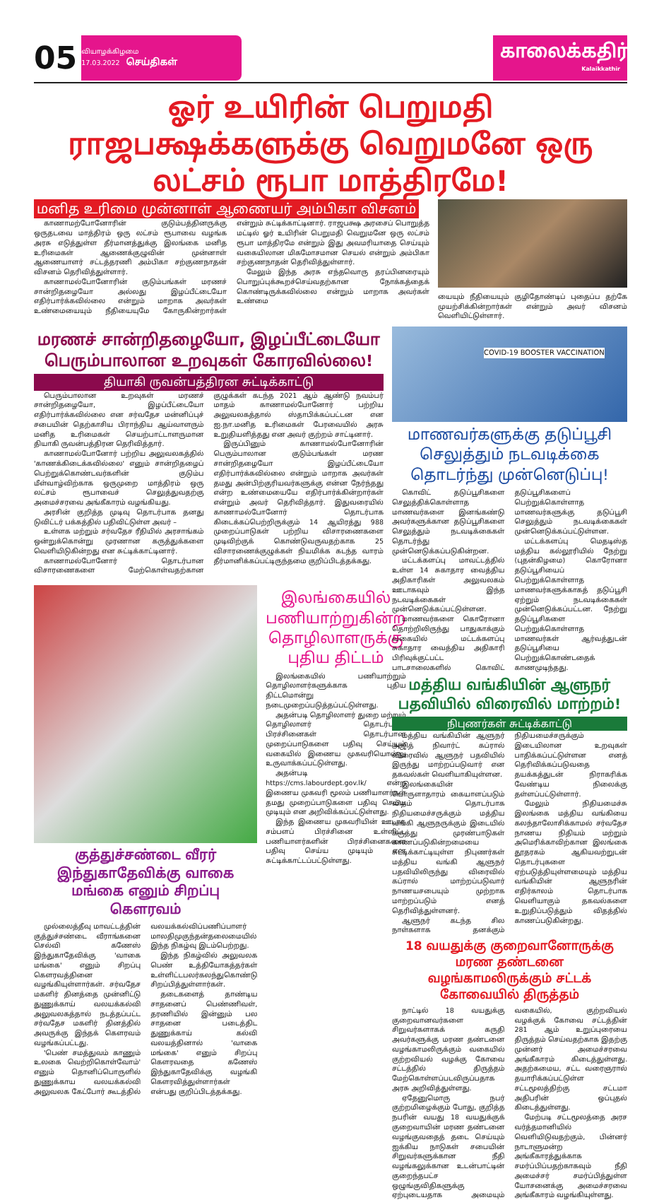05
வியாழக்கிழமை
17.03.2022 செய்திகள்
காலைக்கதிர்
Kalaikkathir
ஓர் உயிரின் பெறுமதி ராஜபக்ஷக்களுக்கு வெறுமனே ஒரு லட்சம் ரூபா மாத்திரமே!
மனித உரிமை முன்னாள் ஆணையர் அம்பிகா விசனம்
காணாமற்போனோரின் குடும்பத்தினருக்கு ஒருதடவை மாத்திரம் ஒரு லட்சம் ரூபாவை வழங்க அரசு எடுத்துள்ள தீர்மானத்துக்கு இலங்கை மனித உரிமைகள் ஆணைக்குழுவின் முன்னாள் ஆணையாளர் சட்டத்தரணி அம்பிகா சற்குணநாதன் விசனம் தெரிவித்துள்ளார்.
காணாமல்போனோரின் குடும்பங்கள் மரணச் சான்றிதழையோ அல்லது இழப்பீட்டையோ எதிர்பார்க்கவில்லை என்றும் மாறாக அவர்கள் உண்மையையும் நீதியையுமே கோருகின்றார்கள் என்றும் சுட்டிக்காட்டினார். ராஜபக்ஷ அரசைப் பொறுத்த மட்டில் ஓர் உயிரின் பெறுமதி வெறுமனே ஒரு லட்சம் ரூபா மாத்திரமே என்றும் இது அவமரியாதை செய்யும் வகையிலான மிகமோசமான செயல் என்றும் அம்பிகா சற்குணநாதன் தெரிவித்துள்ளார்.
மேலும் இந்த அரசு எந்தவொரு தரப்பினரையும் பொறுப்புக்கூறச்செய்வதற்கான நோக்கத்தைக் கொண்டிருக்கவில்லை என்றும் மாறாக அவர்கள் உண்மை
யையும் நீதியையும் குழிதோண்டிப் புதைப்ப தற்கே முயற்சிக்கின்றார்கள் என்றும் அவர் விசனம் வெளியிட்டுள்ளார்.
மரணச் சான்றிதழையோ, இழப்பீட்டையோ பெரும்பாலான உறவுகள் கோரவில்லை!
தியாகி ருவன்பத்திரன சுட்டிக்காட்டு
பெரும்பாலான உறவுகள் மரணச் சான்றிதழையோ, இழப்பீட்டையோ எதிர்பார்க்கவில்லை என சர்வதேச மன்னிப்புச் சபையின் தெற்காசிய பிராந்திய ஆய்வாளரும் மனித உரிமைகள் செயற்பாட்டாளருமான தியாகி ருவன்பத்திரன தெரிவித்தார்.
காணாமல்போனோர் பற்றிய அலுவலகத்தில் 'காணக்கிடைக்கவில்லை' எனும் சான்றிதழைப் பெற்றுக்கொண்டவர்களின் குடும்ப மீள்வாழ்விற்காக ஒருமுறை மாத்திரம் ஒரு லட்சம் ரூபாவைச் செலுத்துவதற்கு அமைச்சரவை அங்கீகாரம் வழங்கியது.
அரசின் குறித்த முடிவு தொடர்பாக தனது டுவிட்டர் பக்கத்தில் பதிவிட்டுள்ள அவர் –
உள்ளக மற்றும் சர்வதேச ரீதியில் அரசாங்கம் ஒன்றுக்கொன்று முரணான கருத்துக்களை வெளியிடுகின்றது என சுட்டிக்காட்டினார்.
காணாமல்போனோர் தொடர்பான விசாரணைகளை மேற்கொள்வதற்கான குழுக்கள் கடந்த 2021 ஆம் ஆண்டு நவம்பர் மாதம் காணாமல்போனோர் பற்றிய அலுவலகத்தால் ஸ்தாபிக்கப்பட்டன என ஐ.நா.மனித உரிமைகள் பேரவையில் அரசு உறுதியளித்தது என அவர் குற்றம் சாட்டினார்.
இருப்பினும் காணாமல்போனோரின் பெரும்பாலான குடும்பங்கள் மரண சான்றிதழையோ இழப்பீட்டையோ எதிர்பார்க்கவில்லை என்றும் மாறாக அவர்கள் தமது அன்பிற்குரியவர்களுக்கு என்ன நேர்ந்தது என்ற உண்மையையே எதிர்பார்க்கின்றார்கள் என்றும் அவர் தெரிவித்தார். இதுவரையில் காணாமல்போனோர் தொடர்பாக கிடைக்கப்பெற்றிருக்கும் 14 ஆயிரத்து 988 முறைப்பாடுகள் பற்றிய விசாரணைகளை முடிவிற்குக் கொண்டுவருவதற்காக 25 விசாரணைக்குழுக்கள் நியமிக்க கடந்த வாரம் தீர்மானிக்கப்பட்டிருந்தமை குறிப்பிடத்தக்கது.
குத்துச்சண்டை வீரர் இந்துகாதேவிக்கு வாகை மங்கை எனும் சிறப்பு கௌரவம்
முல்லைத்தீவு மாவட்டத்தின் குத்துச்சண்டை வீராங்கனை செல்வி கணேஸ் இந்துகாதேவிக்கு 'வாகை மங்கை' எனும் சிறப்பு கௌரவத்தினை வழங்கியுள்ளார்கள். சர்வதேச மகளிர் தினத்தை முன்னிட்டு துணுக்காய் வலயக்கல்வி அலுவலகத்தால் நடத்தப்பட்ட சர்வதேச மகளிர் தினத்தில் அவருக்கு இந்தக் கௌரவம் வழங்கப்பட்டது.
'பெண் சமத்துவம் காணும் உலகை வெற்றிகொள்வோம்' எனும் தொனிப்பொருளில் துணுக்காய வலயக்கல்வி அலுவலக கேட்போர் கூடத்தில் வலயக்கல்விப்பணிப்பாளர் மாலதிமுகுந்தன்தலைமையில் இந்த நிகழ்வு இடம்பெற்றது.
இந்த நிகழ்வில் அலுவலக பெண் உத்தியோகத்தர்கள் உள்ளிட்டபலர்கலந்துகொண்டு சிறப்பித்துள்ளார்கள்.
தடைகளைத் தாண்டிய சாதனைப் பெண்ணிவள், தரணியில் இன்னும் பல சாதனை படைத்திட துணுக்காய் கல்வி வலயத்தினால் 'வாகை மங்கை' எனும் சிறப்பு கௌரவதை கணேஸ் இந்துகாதேவிக்கு வழங்கி கௌரவித்துள்ளார்கள் என்பது குறிப்பிடத்தக்கது.
இலங்கையில் பணியாற்றுகின்ற தொழிலாளருக்கு புதிய திட்டம்
இலங்கையில் பணியாற்றும் தொழிலாளர்களுக்காக புதிய திட்டமொன்று நடைமுறைப்படுத்தப்பட்டுள்ளது.
அதன்படி தொழிலாளர் துறை மற்றும் தொழிலாளர் தொடர்பான பிரச்சினைகள் தொடர்பான முறைப்பாடுகளை பதிவு செய்யும் வகையில் இணைய முகவரியொன்று உருவாக்கப்பட்டுள்ளது.
அதன்படி https://cms.labourdept.gov.lk/ என்ற இணைய முகவரி மூலம் பணியாளர்கள் தமது முறைப்பாடுகளை பதிவு செய்ய முடியும் என அறிவிக்கப்பட்டுள்ளது.
இந்த இணைய முகவரியின் ஊடாக சம்பளப் பிரச்சினை உள்ளிட்ட பணியாளர்களின் பிரச்சினைகளை பதிவு செய்ய முடியும் என சுட்டிக்காட்டப்பட்டுள்ளது.
COVID-19 BOOSTER VACCINATION
மாணவர்களுக்கு தடுப்பூசி செலுத்தும் நடவடிக்கை தொடர்ந்து முன்னெடுப்பு!
கொவிட் தடுப்பூசிகளை செலுத்திக்கொள்ளாத மாணவர்களை இனங்கண்டு அவர்களுக்கான தடுப்பூசிகளை செலுத்தும் நடவடிக்கைகள் தொடர்ந்து முன்னெடுக்கப்படுகின்றன.
மட்டக்களப்பு மாவட்டத்தில் உள்ள 14 சுகாதார வைத்திய அதிகாரிகள் அலுவலகம் ஊடாகவும் இந்த நடவடிக்கைகள் முன்னெடுக்கப்பட்டுள்ளன.
மாணவர்களை கொரோனா தொற்றிலிருந்து பாதுகாக்கும் வகையில் மட்டக்களப்பு சுகாதார வைத்திய அதிகாரி பிரிவுக்குட்பட்ட பாடசாலைகளில் கொவிட் தடுப்பூசிகளைப் பெற்றுக்கொள்ளாத மாணவர்களுக்கு தடுப்பூசி செலுத்தும் நடவடிக்கைகள் முன்னெடுக்கப்பட்டுள்ளன.
மட்டக்களப்பு மெதடிஸ்த மத்திய கல்லூரியில் நேற்று (புதன்கிழமை) கொரோனா தடுப்பூசியைப் பெற்றுக்கொள்ளாத மாணவர்களுக்காகத் தடுப்பூசி ஏற்றும் நடவடிக்கைகள் முன்னெடுக்கப்பட்டன. நேற்று தடுப்பூசிகளை பெற்றுக்கொள்ளாத மாணவர்கள் ஆர்வத்துடன் தடுப்பூசியை பெற்றுக்கொண்டதைக் காணமுடிந்தது.
மத்திய வங்கியின் ஆளுநர் பதவியில் விரைவில் மாற்றம்!
நிபுணர்கள் சுட்டிக்காட்டு
மத்திய வங்கியின் ஆளுநர் அஜித் நிவார்ட் கப்ரால் விரைவில் ஆளுநர் பதவியில் இருந்து மாற்றப்படுவார் என தகவல்கள் வெளியாகியுள்ளன.
இலங்கையின் பொருளாதாரம் கையாளப்படும் விதம் தொடர்பாக நிதியமைச்சருக்கும் மத்திய வங்கி ஆளுநருக்கும் இடையில் கருத்து முரண்பாடுகள் காணப்படுகின்றமையை சுட்டிக்காட்டியுள்ள நிபுணர்கள் மத்திய வங்கி ஆளுநர் பதவியிலிருந்து விரைவில் கப்ரால் மாற்றப்படுவார் நாணயசபையும் முற்றாக மாற்றப்படும் எனத் தெரிவித்துள்ளனர்.
ஆளுநர் கடந்த சில நாள்களாக தனக்கும் நிதியமைச்சருக்கும் இடையிலான உறவுகள் பாதிக்கப்பட்டுள்ளன எனத் தெரிவிக்கப்படுவதை தயக்கத்துடன் நிராகரிக்க வேண்டிய நிலைக்கு தள்ளப்பட்டுள்ளார்.
மேலும் நிதியமைச்சு இலங்கை மத்திய வங்கியை கலந்தாலோசிக்காமல் சர்வதேச நாணய நிதியம் மற்றும் அமெரிக்காவிற்கான இலங்கை தூதரகம் ஆகியவற்றுடன் தொடர்புகளை ஏற்படுத்தியுள்ளமையும் மத்திய வங்கியின் ஆளுநரின் எதிர்காலம் தொடர்பாக வெளியாகும் தகவல்களை உறுதிப்படுத்தும் விதத்தில் காணப்படுகின்றது.
18 வயதுக்கு குறைவானோருக்கு மரண தண்டனை வழங்காமலிருக்கும் சட்டக் கோவையில் திருத்தம்
நாட்டில் 18 வயதுக்கு குறைவானவர்களை சிறுவர்களாகக் கருதி அவர்களுக்கு மரண தண்டனை வழங்காமலிருக்கும் வகையில் குற்றவியல் வழக்கு கோவை சட்டத்தில் திருத்தம் மேற்கொள்ளப்படவிருப்பதாக அரசு அறிவித்துள்ளது.
ஏதேனுமொரு நபர் குற்றமிழைக்கும் போது, குறித்த நபரின் வயது 18 வயதுக்குக் குறைவாயின் மரண தண்டனை வழங்குவதைத் தடை செய்யும் ஐக்கிய நாடுகள் சபையின் சிறுவர்களுக்கான நீதி வழங்கலுக்கான உடன்பாட்டின் குறைந்தபட்ச ஒழுங்குவிதிகளுக்கு ஏற்புடையதாக அமையும் வகையில், குற்றவியல் வழக்குக் கோவை சட்டத்தின் 281 ஆம் உறுப்புரையை திருத்தம் செய்வதற்காக இதற்கு முன்னர் அமைச்சரவை அங்கீகாரம் கிடைத்துள்ளது. அதற்கமைய, சட்ட வரைஞரால் தயாரிக்கப்பட்டுள்ள சட்டமூலத்திற்கு சட்டமா அதிபரின் ஒப்புதல் கிடைத்துள்ளது.
மேற்படி சட்டமூலத்தை அரச வர்த்தமானியில் வெளியிடுவதற்கும், பின்னர் நாடாளுமன்ற அங்கீகாரத்துக்காக சமர்ப்பிப்பதற்காகவும் நீதி அமைச்சர் சமர்ப்பித்துள்ள யோசனைக்கு அமைச்சரவை அங்கீகாரம் வழங்கியுள்ளது.